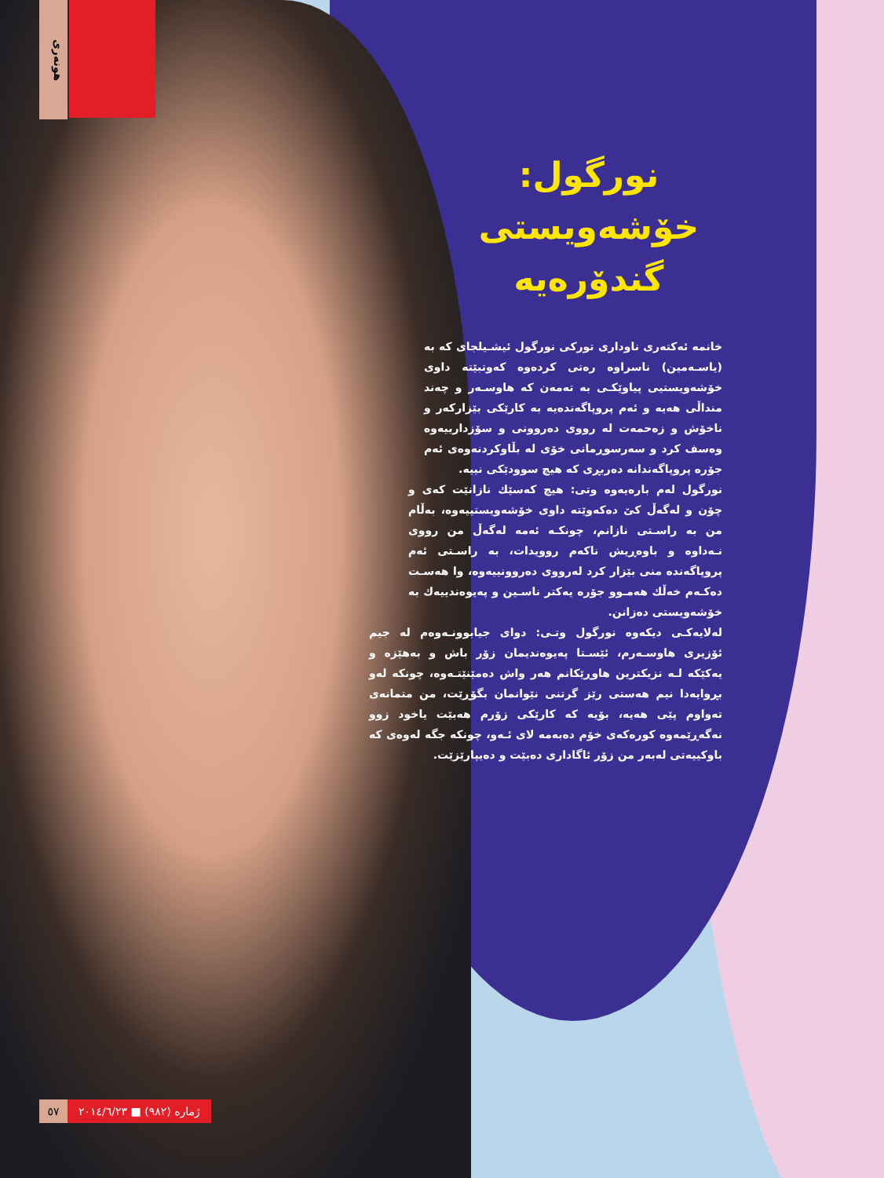هونەری
نورگول:
خۆشەویستی
گندۆرەیە
خانمە ئەکتەری ناوداری تورکی نورگول ئیشـیلجای کە بە (یاسـەمین) ناسراوە رەتی کردەوە کەوتبێتە داوی خۆشەویستیی پیاوێکـی بە تەمەن کە هاوسـەر و چەند منداڵی هەیە و ئەم پروپاگەندەیە بە کارێکی بێزارکەر و ناخۆش و زەحمەت لە رووی دەروونی و سۆزدارییەوە وەسف کرد و سەرسوڕمانی خۆی لە بڵاوکردنەوەی ئەم جۆرە پروپاگەندانە دەربڕی کە هیچ سوودێکی نییە.
نورگول لەم بارەیەوە وتی: هیچ کەسێك نازانێت کەی و چۆن و لەگەڵ کێ دەکەوێتە داوی خۆشەویستییەوە، بەڵام من بە راسـتی نازانم، چونکـە ئەمە لەگەڵ من رووی نـەداوە و باوەڕیش ناکەم روویدات، بە راسـتی ئەم پروپاگەندە منی بێزار کرد لەرووی دەروونییەوە، وا هەسـت دەکـەم خەڵك هەمـوو جۆرە یەکتر ناسـین و پەیوەندییەك بە خۆشەویستی دەزانن.
لەلایەکـی دیکەوە نورگول وتـی: دوای جیابوونـەوەم لە جیم ئۆزیری هاوسـەرم، ئێسـتا پەیوەندیمان زۆر باش و بەهێزە و یەکێکە لـە نزیکترین هاوڕێکانم هەر واش دەمێنێتـەوە، چونکە لەو بڕوایەدا نیم هەستی رێز گرتنی نێوانمان بگۆڕێت، من متمانەی تەواوم پێی هەیە، بۆیە کە کارێکی زۆرم هەبێت یاخود زوو نەگەڕێمەوە کورەکەی خۆم دەبەمە لای ئـەو، چونکە جگە لەوەی کە باوکییەتی لەبەر من زۆر ئاگاداری دەبێت و دەیپارێزێت.
٥٧ ژمارە (٩٨٢) ■ ٢٠١٤/٦/٢٣